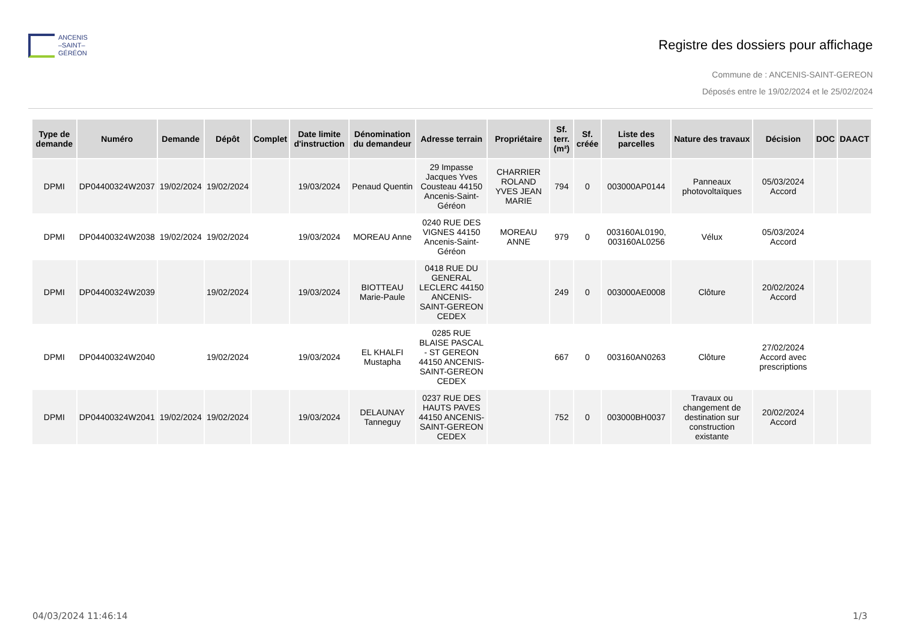ANCENIS
–SAINT–
GÉRÉON
Registre des dossiers pour affichage
Commune de : ANCENIS-SAINT-GEREON
Déposés entre le 19/02/2024 et le 25/02/2024
| Type de demande | Numéro | Demande | Dépôt | Complet | Date limite d'instruction | Dénomination du demandeur | Adresse terrain | Propriétaire | Sf. terr. (m²) | Sf. créée | Liste des parcelles | Nature des travaux | Décision | DOC | DAACT |
| --- | --- | --- | --- | --- | --- | --- | --- | --- | --- | --- | --- | --- | --- | --- | --- |
| DPMI | DP04400324W2037 | 19/02/2024 | 19/02/2024 | | 19/03/2024 | Penaud Quentin | 29 Impasse Jacques Yves Cousteau 44150 Ancenis-Saint-Géréon | CHARRIER ROLAND YVES JEAN MARIE | 794 | 0 | 003000AP0144 | Panneaux photovoltaïques | 05/03/2024 Accord | | |
| DPMI | DP04400324W2038 | 19/02/2024 | 19/02/2024 | | 19/03/2024 | MOREAU Anne | 0240 RUE DES VIGNES 44150 Ancenis-Saint-Géréon | MOREAU ANNE | 979 | 0 | 003160AL0190, 003160AL0256 | Vélux | 05/03/2024 Accord | | |
| DPMI | DP04400324W2039 | | 19/02/2024 | | 19/03/2024 | BIOTTEAU Marie-Paule | 0418 RUE DU GENERAL LECLERC 44150 ANCENIS-SAINT-GEREON CEDEX | | 249 | 0 | 003000AE0008 | Clôture | 20/02/2024 Accord | | |
| DPMI | DP04400324W2040 | | 19/02/2024 | | 19/03/2024 | EL KHALFI Mustapha | 0285 RUE BLAISE PASCAL - ST GEREON 44150 ANCENIS-SAINT-GEREON CEDEX | | 667 | 0 | 003160AN0263 | Clôture | 27/02/2024 Accord avec prescriptions | | |
| DPMI | DP04400324W2041 | 19/02/2024 | 19/02/2024 | | 19/03/2024 | DELAUNAY Tanneguy | 0237 RUE DES HAUTS PAVES 44150 ANCENIS-SAINT-GEREON CEDEX | | 752 | 0 | 003000BH0037 | Travaux ou changement de destination sur construction existante | 20/02/2024 Accord | | |
04/03/2024 11:46:14 1/3